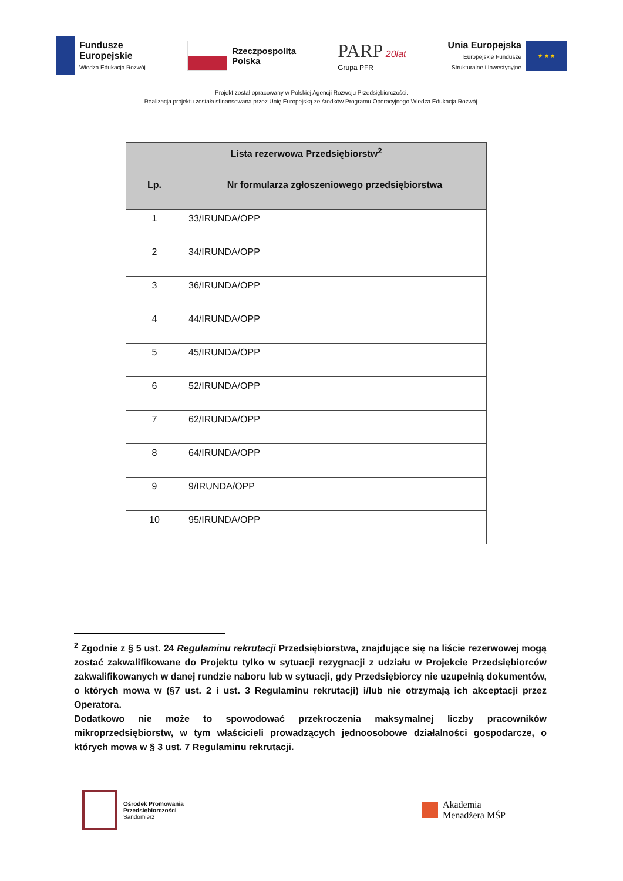Fundusze
Europejskie
Wiedza Edukacja Rozwój
Rzeczpospolita
Polska
PARP 20lat
Grupa PFR
Unia Europejska
Europejskie Fundusze
Strukturalne i Inwestycyjne
★ ★ ★
Projekt został opracowany w Polskiej Agencji Rozwoju Przedsiębiorczości.
Realizacja projektu została sfinansowana przez Unię Europejską ze środków Programu Operacyjnego Wiedza Edukacja Rozwój.
| Lista rezerwowa Przedsiębiorstw<sup>2</sup> | |
| --- | --- |
| Lp. | Nr formularza zgłoszeniowego przedsiębiorstwa |
| 1 | 33/IRUNDA/OPP |
| 2 | 34/IRUNDA/OPP |
| 3 | 36/IRUNDA/OPP |
| 4 | 44/IRUNDA/OPP |
| 5 | 45/IRUNDA/OPP |
| 6 | 52/IRUNDA/OPP |
| 7 | 62/IRUNDA/OPP |
| 8 | 64/IRUNDA/OPP |
| 9 | 9/IRUNDA/OPP |
| 10 | 95/IRUNDA/OPP |
<sup>2</sup> Zgodnie z § 5 ust. 24 Regulaminu rekrutacji Przedsiębiorstwa, znajdujące się na liście rezerwowej mogą zostać zakwalifikowane do Projektu tylko w sytuacji rezygnacji z udziału w Projekcie Przedsiębiorców zakwalifikowanych w danej rundzie naboru lub w sytuacji, gdy Przedsiębiorcy nie uzupełnią dokumentów, o których mowa w (§7 ust. 2 i ust. 3 Regulaminu rekrutacji) i/lub nie otrzymają ich akceptacji przez Operatora.
Dodatkowo nie może to spowodować przekroczenia maksymalnej liczby pracowników mikroprzedsiębiorstw, w tym właścicieli prowadzących jednoosobowe działalności gospodarcze, o których mowa w § 3 ust. 7 Regulaminu rekrutacji.
Ośrodek Promowania
Przedsiębiorczości
Sandomierz
Akademia
Menadżera MŚP